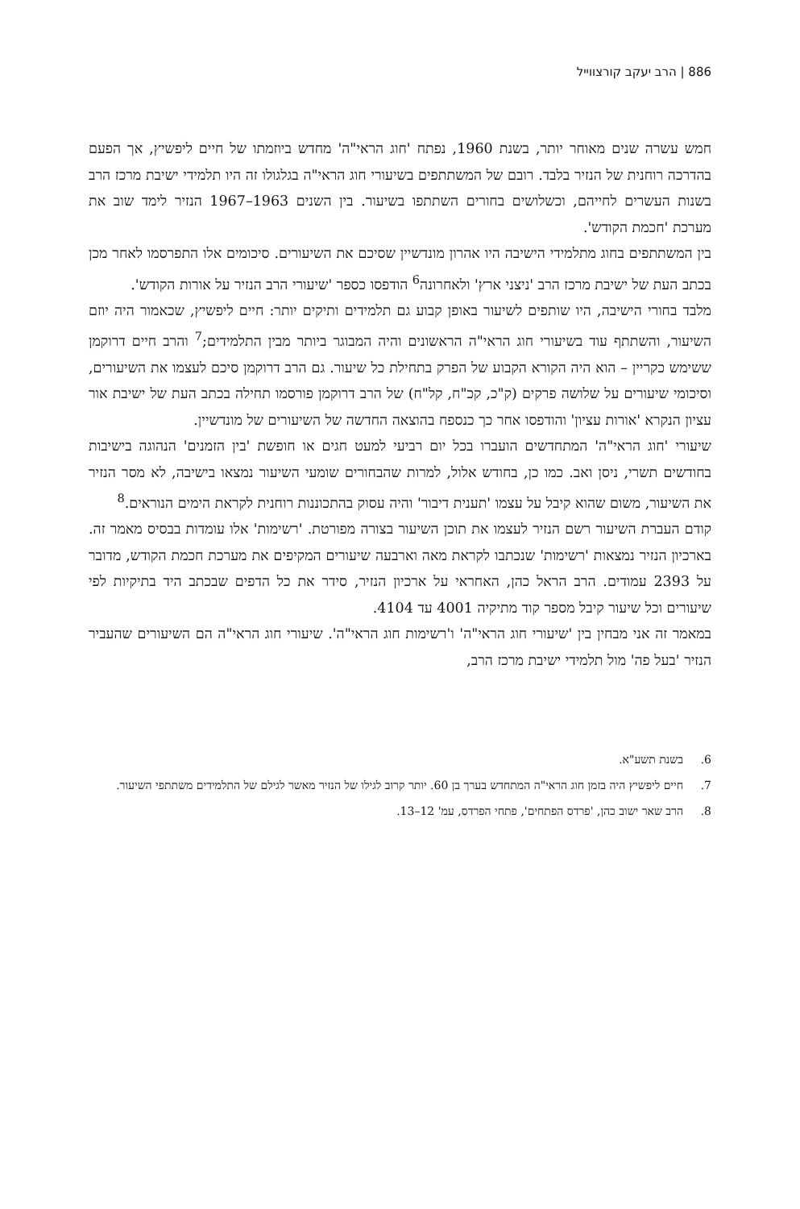886 | הרב יעקב קורצווייל
חמש עשרה שנים מאוחר יותר, בשנת 1960, נפתח 'חוג הראי"ה' מחדש ביוזמתו של חיים ליפשיץ, אך הפעם בהדרכה רוחנית של הנזיר בלבד. רובם של המשתתפים בשיעורי חוג הראי"ה בגלגולו זה היו תלמידי ישיבת מרכז הרב בשנות העשרים לחייהם, וכשלושים בחורים השתתפו בשיעור. בין השנים 1963–1967 הנזיר לימד שוב את מערכת 'חכמת הקודש'.
בין המשתתפים בחוג מתלמידי הישיבה היו אהרון מונדשיין שסיכם את השיעורים. סיכומים אלו התפרסמו לאחר מכן בכתב העת של ישיבת מרכז הרב 'ניצני ארץ' ולאחרונה<sup>6</sup> הודפסו כספר 'שיעורי הרב הנזיר על אורות הקודש'.
מלבד בחורי הישיבה, היו שותפים לשיעור באופן קבוע גם תלמידים ותיקים יותר: חיים ליפשיץ, שכאמור היה יוזם השיעור, והשתתף עוד בשיעורי חוג הראי"ה הראשונים והיה המבוגר ביותר מבין התלמידים;<sup>7</sup> והרב חיים דרוקמן ששימש כקריין – הוא היה הקורא הקבוע של הפרק בתחילת כל שיעור. גם הרב דרוקמן סיכם לעצמו את השיעורים, וסיכומי שיעורים על שלושה פרקים (ק"כ, קכ"ח, קל"ח) של הרב דרוקמן פורסמו תחילה בכתב העת של ישיבת אור עציון הנקרא 'אורות עציון' והודפסו אחר כך כנספח בהוצאה החדשה של השיעורים של מונדשיין.
שיעורי 'חוג הראי"ה' המתחדשים הועברו בכל יום רביעי למעט חגים או חופשת 'בין הזמנים' הנהוגה בישיבות בחודשים תשרי, ניסן ואב. כמו כן, בחודש אלול, למרות שהבחורים שומעי השיעור נמצאו בישיבה, לא מסר הנזיר את השיעור, משום שהוא קיבל על עצמו 'תענית דיבור' והיה עסוק בהתכוננות רוחנית לקראת הימים הנוראים.<sup>8</sup>
קודם העברת השיעור רשם הנזיר לעצמו את תוכן השיעור בצורה מפורטת. 'רשימות' אלו עומדות בבסיס מאמר זה. בארכיון הנזיר נמצאות 'רשימות' שנכתבו לקראת מאה וארבעה שיעורים המקיפים את מערכת חכמת הקודש, מדובר על 2393 עמודים. הרב הראל כהן, האחראי על ארכיון הנזיר, סידר את כל הדפים שבכתב היד בתיקיות לפי שיעורים וכל שיעור קיבל מספר קוד מתיקיה 4001 עד 4104.
במאמר זה אני מבחין בין 'שיעורי חוג הראי"ה' ו'רשימות חוג הראי"ה'. שיעורי חוג הראי"ה הם השיעורים שהעביר הנזיר 'בעל פה' מול תלמידי ישיבת מרכז הרב,
6. בשנת תשע"א.
7. חיים ליפשיץ היה בזמן חוג הראי"ה המתחדש בערך בן 60. יותר קרוב לגילו של הנזיר מאשר לגילם של התלמידים משתתפי השיעור.
8. הרב שאר ישוב כהן, 'פרדס הפתחים', פתחי הפרדס, עמ' 12–13.